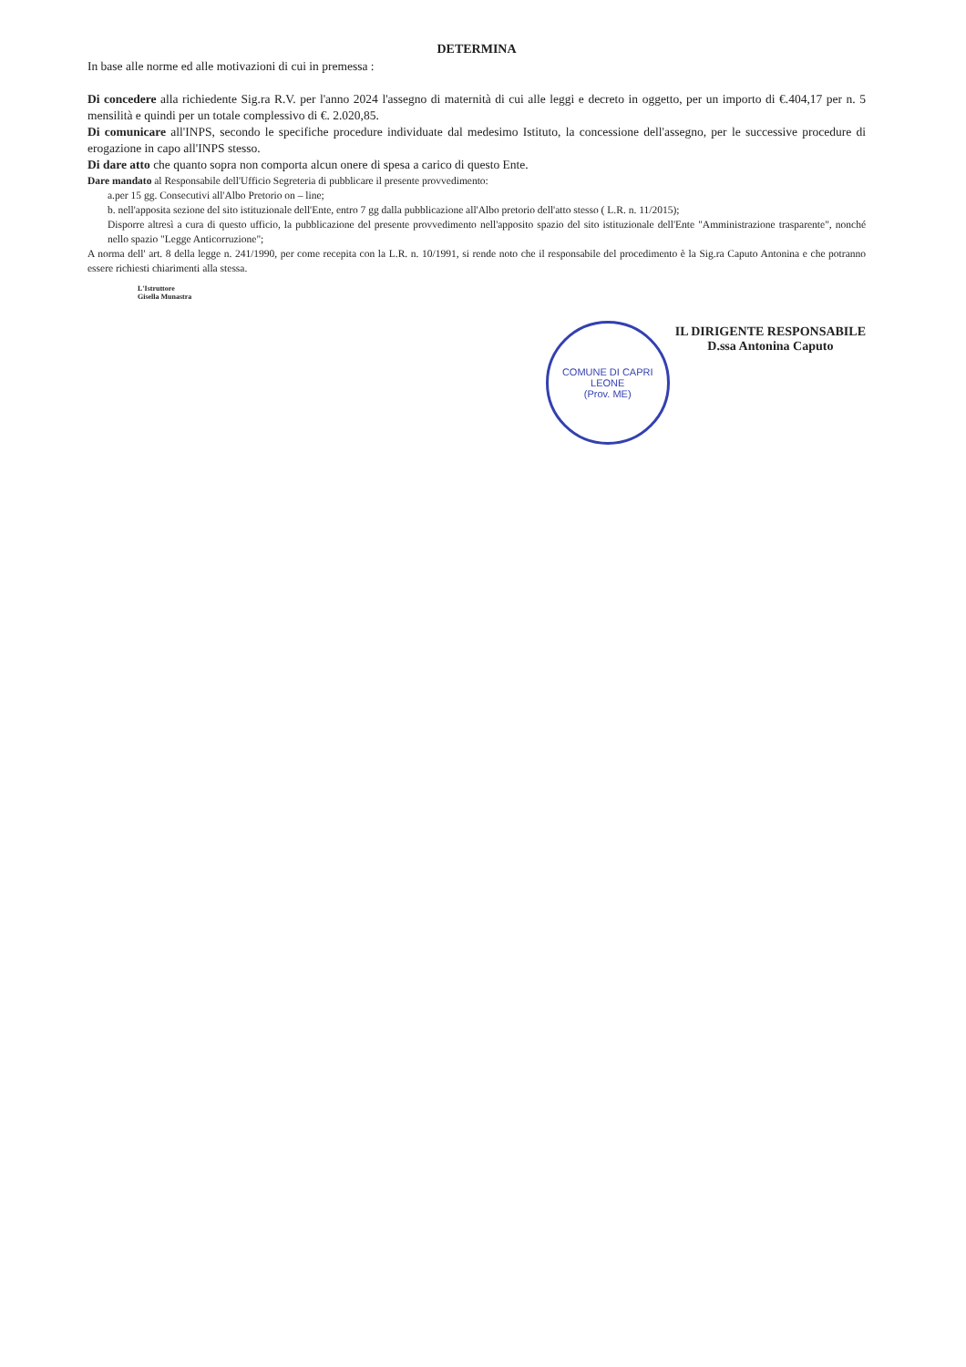DETERMINA
In base alle norme ed alle motivazioni di cui in premessa :
Di concedere alla richiedente Sig.ra R.V. per l'anno 2024 l'assegno di maternità di cui alle leggi e decreto in oggetto, per un importo di €.404,17 per n. 5 mensilità e quindi per un totale complessivo di €. 2.020,85.
Di comunicare all'INPS, secondo le specifiche procedure individuate dal medesimo Istituto, la concessione dell'assegno, per le successive procedure di erogazione in capo all'INPS stesso.
Di dare atto che quanto sopra non comporta alcun onere di spesa a carico di questo Ente.
Dare mandato al Responsabile dell'Ufficio Segreteria di pubblicare il presente provvedimento:
a.per 15 gg. Consecutivi all'Albo Pretorio on – line;
b. nell'apposita sezione del sito istituzionale dell'Ente, entro 7 gg dalla pubblicazione all'Albo pretorio dell'atto stesso ( L.R. n. 11/2015);
Disporre altresì a cura di questo ufficio, la pubblicazione del presente provvedimento nell'apposito spazio del sito istituzionale dell'Ente "Amministrazione trasparente", nonché nello spazio "Legge Anticorruzione";
A norma dell' art. 8 della legge n. 241/1990, per come recepita con la L.R. n. 10/1991, si rende noto che il responsabile del procedimento è la Sig.ra Caputo Antonina e che potranno essere richiesti chiarimenti alla stessa.
L'Istruttore
Gisella Munastra
COMUNE DI CAPRI LEONE
(Prov. ME)
IL DIRIGENTE RESPONSABILE
D.ssa Antonina Caputo